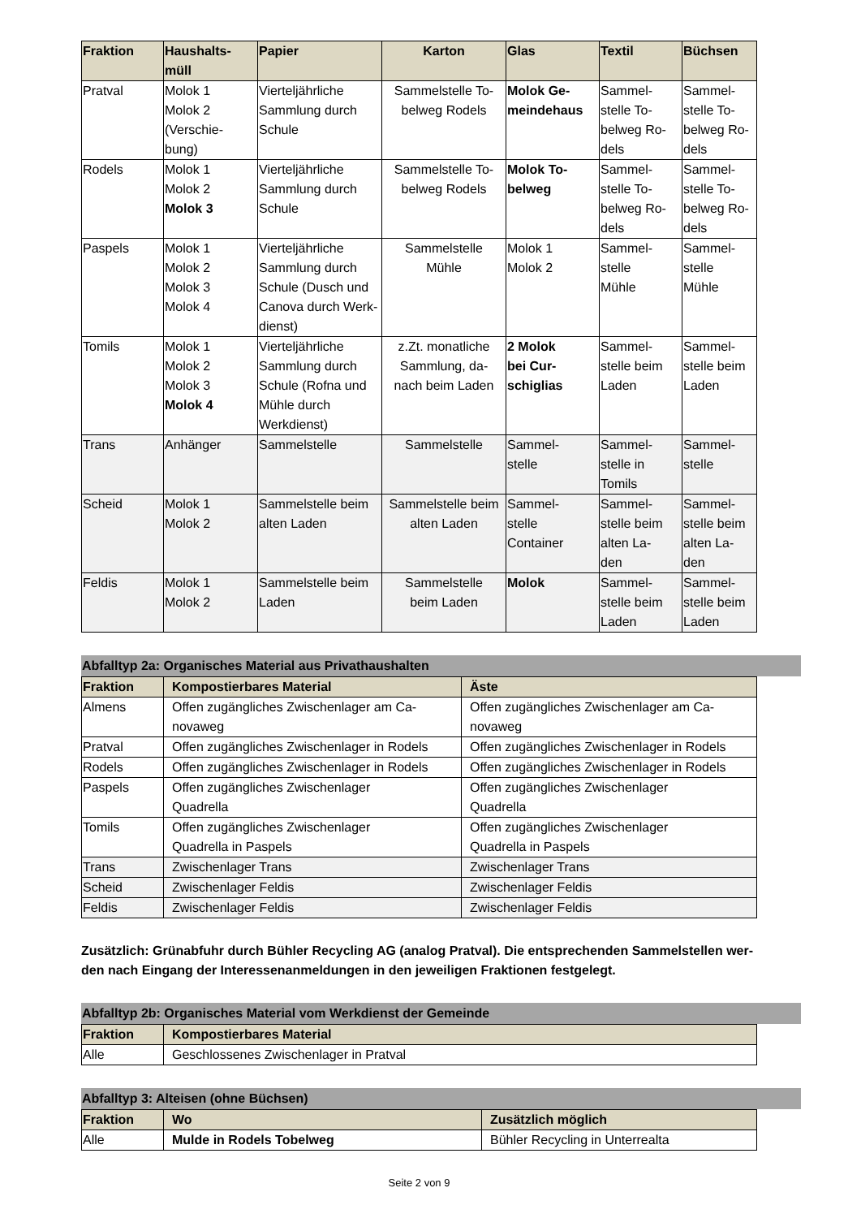| Fraktion | Haushalts- müll | Papier | Karton | Glas | Textil | Büchsen |
| --- | --- | --- | --- | --- | --- | --- |
| Pratval | Molok 1 Molok 2 (Verschie- bung) | Vierteljährliche Sammlung durch Schule | Sammelstelle To- belweg Rodels | Molok Ge- meindehaus | Sammel- stelle To- belweg Ro- dels | Sammel- stelle To- belweg Ro- dels |
| Rodels | Molok 1 Molok 2 Molok 3 | Vierteljährliche Sammlung durch Schule | Sammelstelle To- belweg Rodels | Molok To- belweg | Sammel- stelle To- belweg Ro- dels | Sammel- stelle To- belweg Ro- dels |
| Paspels | Molok 1 Molok 2 Molok 3 Molok 4 | Vierteljährliche Sammlung durch Schule (Dusch und Canova durch Werk- dienst) | Sammelstelle Mühle | Molok 1 Molok 2 | Sammel- stelle Mühle | Sammel- stelle Mühle |
| Tomils | Molok 1 Molok 2 Molok 3 Molok 4 | Vierteljährliche Sammlung durch Schule (Rofna und Mühle durch Werkdienst) | z.Zt. monatliche Sammlung, da- nach beim Laden | 2 Molok bei Cur- schiglias | Sammel- stelle beim Laden | Sammel- stelle beim Laden |
| Trans | Anhänger | Sammelstelle | Sammelstelle | Sammel- stelle | Sammel- stelle in Tomils | Sammel- stelle |
| Scheid | Molok 1 Molok 2 | Sammelstelle beim alten Laden | Sammelstelle beim alten Laden | Sammel- stelle Container | Sammel- stelle beim alten La- den | Sammel- stelle beim alten La- den |
| Feldis | Molok 1 Molok 2 | Sammelstelle beim Laden | Sammelstelle beim Laden | Molok | Sammel- stelle beim Laden | Sammel- stelle beim Laden |
Abfalltyp 2a: Organisches Material aus Privathaushalten
| Fraktion | Kompostierbares Material | Äste |
| --- | --- | --- |
| Almens | Offen zugängliches Zwischenlager am Ca- novaweg | Offen zugängliches Zwischenlager am Ca- novaweg |
| Pratval | Offen zugängliches Zwischenlager in Rodels | Offen zugängliches Zwischenlager in Rodels |
| Rodels | Offen zugängliches Zwischenlager in Rodels | Offen zugängliches Zwischenlager in Rodels |
| Paspels | Offen zugängliches Zwischenlager Quadrella | Offen zugängliches Zwischenlager Quadrella |
| Tomils | Offen zugängliches Zwischenlager Quadrella in Paspels | Offen zugängliches Zwischenlager Quadrella in Paspels |
| Trans | Zwischenlager Trans | Zwischenlager Trans |
| Scheid | Zwischenlager Feldis | Zwischenlager Feldis |
| Feldis | Zwischenlager Feldis | Zwischenlager Feldis |
Zusätzlich: Grünabfuhr durch Bühler Recycling AG (analog Pratval). Die entsprechenden Sammelstellen wer-
den nach Eingang der Interessenanmeldungen in den jeweiligen Fraktionen festgelegt.
Abfalltyp 2b: Organisches Material vom Werkdienst der Gemeinde
| Fraktion | Kompostierbares Material |
| --- | --- |
| Alle | Geschlossenes Zwischenlager in Pratval |
Abfalltyp 3: Alteisen (ohne Büchsen)
| Fraktion | Wo | Zusätzlich möglich |
| --- | --- | --- |
| Alle | Mulde in Rodels Tobelweg | Bühler Recycling in Unterrealta |
Seite 2 von 9